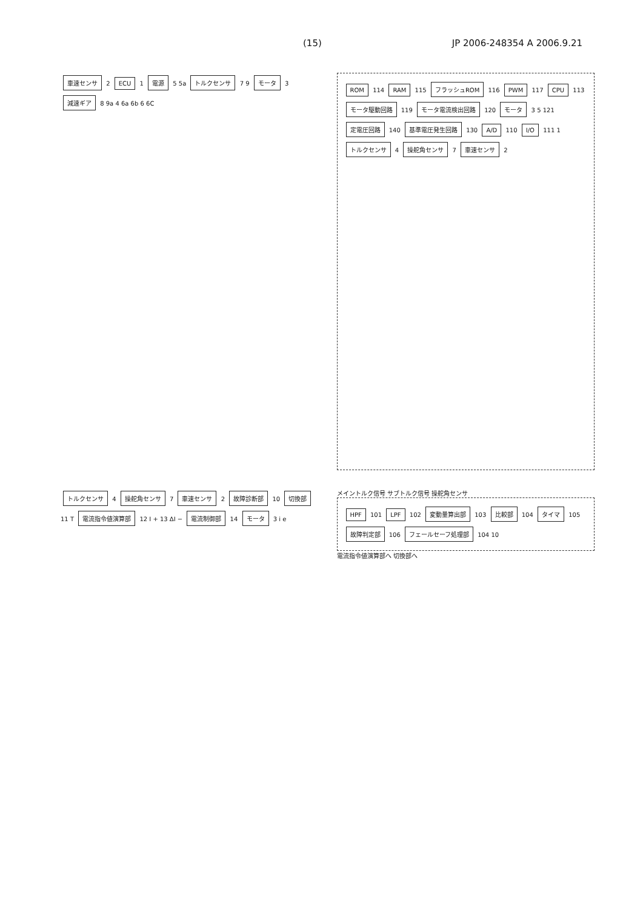(15) JP 2006-248354 A 2006.9.21
車速センサ 2 ECU 1 電源 5 5a トルクセンサ 7 9 モータ 3 減速ギア 8 9a 4 6a 6b 6 6C
ROM 114 RAM 115 フラッシュROM 116 PWM 117 CPU 113 モータ駆動回路 119 モータ電流検出回路 120 モータ 3 5 121 定電圧回路 140 基準電圧発生回路 130 A/D 110 I/O 111 1 トルクセンサ 4 操舵角センサ 7 車速センサ 2
トルクセンサ 4 操舵角センサ 7 車速センサ 2 故障診断部 10 切換部 11 T 電流指令値演算部 12 I + 13 ΔI − 電流制御部 14 モータ 3 i e
メイントルク信号 サブトルク信号 操舵角センサ
HPF 101 LPF 102 変動量算出部 103 比較部 104 タイマ 105 故障判定部 106 フェールセーフ処理部 104 10
電流指令値演算部へ 切換部へ